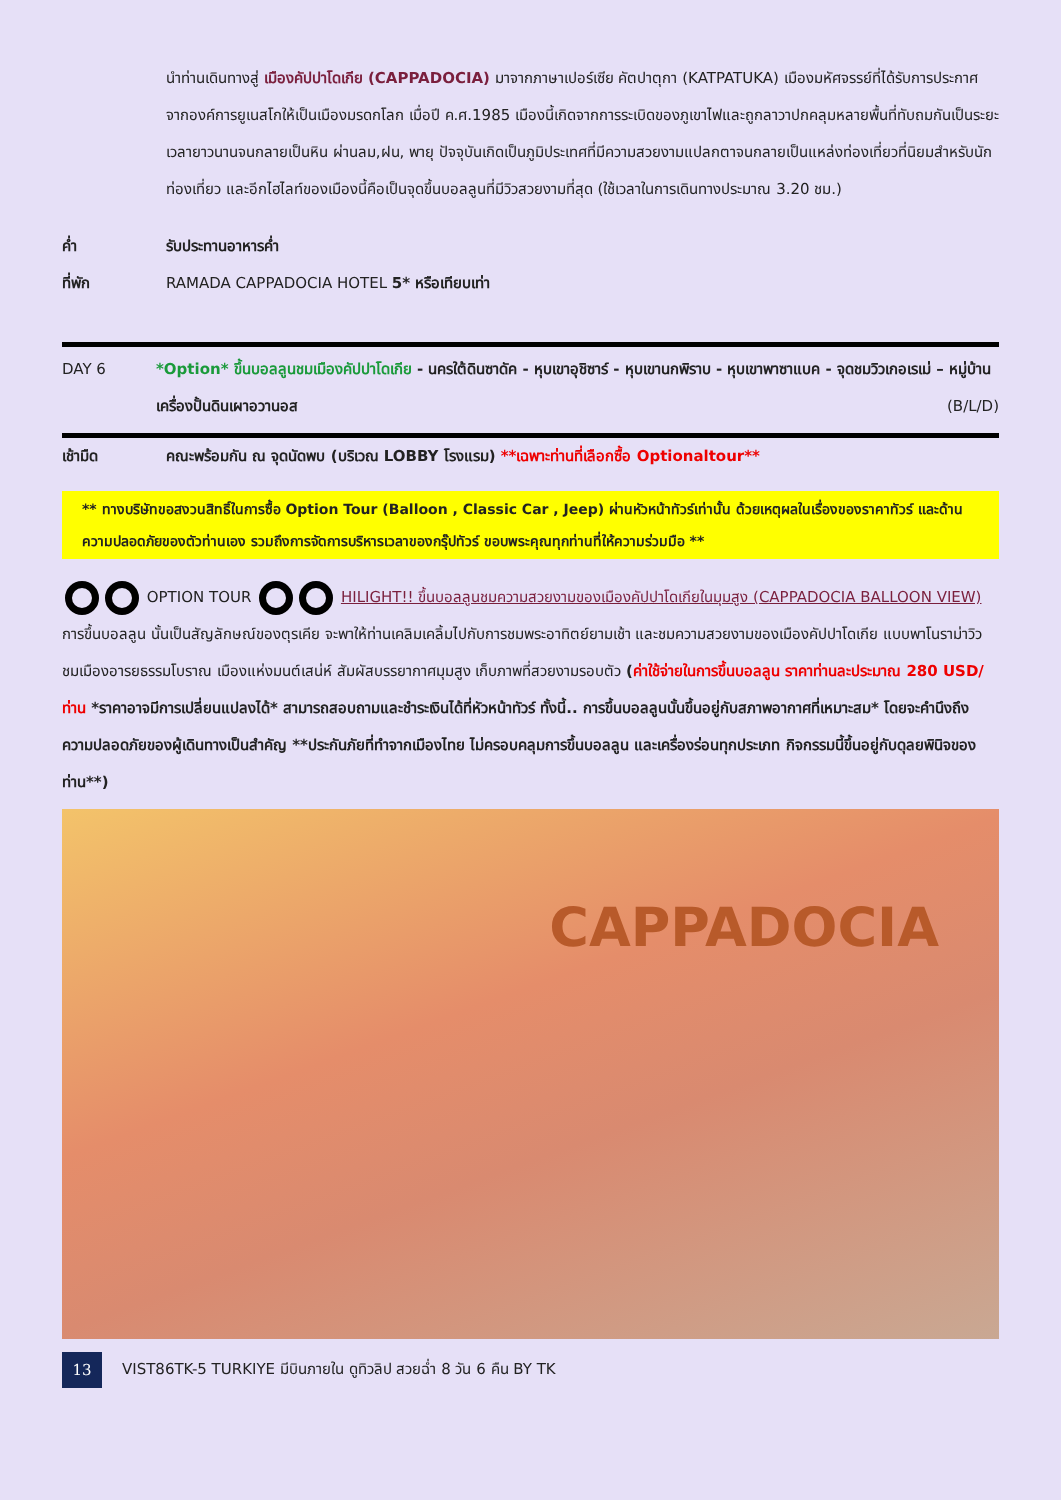นำท่านเดินทางสู่ เมืองคัปปาโดเกีย (CAPPADOCIA) มาจากภาษาเปอร์เซีย คัตปาตุกา (KATPATUKA) เมืองมหัศจรรย์ที่ได้รับการประกาศจากองค์การยูเนสโกให้เป็นเมืองมรดกโลก เมื่อปี ค.ศ.1985 เมืองนี้เกิดจากการระเบิดของภูเขาไฟและถูกลาวาปกคลุมหลายพื้นที่ทับถมกันเป็นระยะเวลายาวนานจนกลายเป็นหิน ผ่านลม,ฝน, พายุ ปัจจุบันเกิดเป็นภูมิประเทศที่มีความสวยงามแปลกตาจนกลายเป็นแหล่งท่องเที่ยวที่นิยมสำหรับนักท่องเที่ยว และอีกไฮไลท์ของเมืองนี้คือเป็นจุดขึ้นบอลลูนที่มีวิวสวยงามที่สุด (ใช้เวลาในการเดินทางประมาณ 3.20 ชม.)
ค่ำ รับประทานอาหารค่ำ
ที่พัก RAMADA CAPPADOCIA HOTEL 5* หรือเทียบเท่า
DAY 6 *Option* ขึ้นบอลลูนชมเมืองคัปปาโดเกีย - นครใต้ดินซาดัค - หุบเขาอุชิซาร์ - หุบเขานกพิราบ - หุบเขาพาซาแบค - จุดชมวิวเกอเรเม่ – หมู่บ้านเครื่องปั้นดินเผาอวานอส (B/L/D)
เช้ามืด คณะพร้อมกัน ณ จุดนัดพบ (บริเวณ LOBBY โรงแรม) **เฉพาะท่านที่เลือกซื้อ Optionaltour**
** ทางบริษัทขอสงวนสิทธิ์ในการซื้อ Option Tour (Balloon , Classic Car , Jeep) ผ่านหัวหน้าทัวร์เท่านั้น ด้วยเหตุผลในเรื่องของราคาทัวร์ และด้านความปลอดภัยของตัวท่านเอง รวมถึงการจัดการบริหารเวลาของกรุ๊ปทัวร์ ขอบพระคุณทุกท่านที่ให้ความร่วมมือ **
OPTION TOUR HILIGHT!! ขึ้นบอลลูนชมความสวยงามของเมืองคัปปาโดเกียในมุมสูง (CAPPADOCIA BALLOON VIEW) การขึ้นบอลลูน นั้นเป็นสัญลักษณ์ของตุรเคีย จะพาให้ท่านเคลิมเคลิ้มไปกับการชมพระอาทิตย์ยามเช้า และชมความสวยงามของเมืองคัปปาโดเกีย แบบพาโนราม่าวิว ชมเมืองอารยธรรมโบราณ เมืองแห่งมนต์เสน่ห์ สัมผัสบรรยากาศมุมสูง เก็บภาพที่สวยงามรอบตัว (ค่าใช้จ่ายในการขึ้นบอลลูน ราคาท่านละประมาณ 280 USD/ท่าน *ราคาอาจมีการเปลี่ยนแปลงได้* สามารถสอบถามและชำระเงินได้ที่หัวหน้าทัวร์ ทั้งนี้.. การขึ้นบอลลูนนั้นขึ้นอยู่กับสภาพอากาศที่เหมาะสม* โดยจะคำนึงถึงความปลอดภัยของผู้เดินทางเป็นสำคัญ **ประกันภัยที่ทำจากเมืองไทย ไม่ครอบคลุมการขึ้นบอลลูน และเครื่องร่อนทุกประเภท กิจกรรมนี้ขึ้นอยู่กับดุลยพินิจของท่าน**)
CAPPADOCIA
13
VIST86TK-5 TURKIYE มีบินภายใน ดูทิวลิป สวยฉ่ำ 8 วัน 6 คืน BY TK